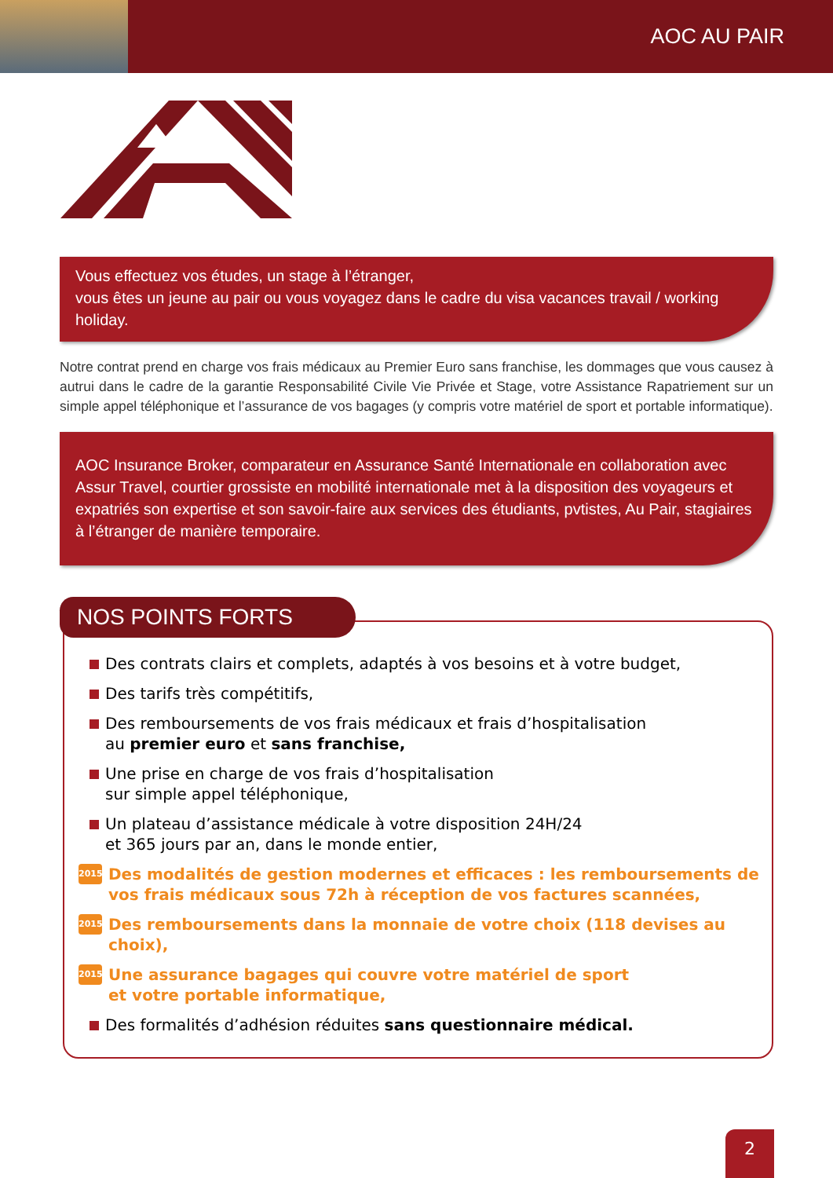AOC AU PAIR
Vous effectuez vos études, un stage à l’étranger,
vous êtes un jeune au pair ou vous voyagez dans le cadre du visa vacances travail / working holiday.
Notre contrat prend en charge vos frais médicaux au Premier Euro sans franchise, les dommages que vous causez à autrui dans le cadre de la garantie Responsabilité Civile Vie Privée et Stage, votre Assistance Rapatriement sur un simple appel téléphonique et l’assurance de vos bagages (y compris votre matériel de sport et portable informatique).
AOC Insurance Broker, comparateur en Assurance Santé Internationale en collaboration avec Assur Travel, courtier grossiste en mobilité internationale met à la disposition des voyageurs et expatriés son expertise et son savoir-faire aux services des étudiants, pvtistes, Au Pair, stagiaires à l’étranger de manière temporaire.
NOS POINTS FORTS
Des contrats clairs et complets, adaptés à vos besoins et à votre budget,
Des tarifs très compétitifs,
Des remboursements de vos frais médicaux et frais d’hospitalisation
au premier euro et sans franchise,
Une prise en charge de vos frais d’hospitalisation
sur simple appel téléphonique,
Un plateau d’assistance médicale à votre disposition 24H/24
et 365 jours par an, dans le monde entier,
2015 Des modalités de gestion modernes et efficaces : les remboursements de vos frais médicaux sous 72h à réception de vos factures scannées,
2015 Des remboursements dans la monnaie de votre choix (118 devises au choix),
2015 Une assurance bagages qui couvre votre matériel de sport
et votre portable informatique,
Des formalités d’adhésion réduites sans questionnaire médical.
2